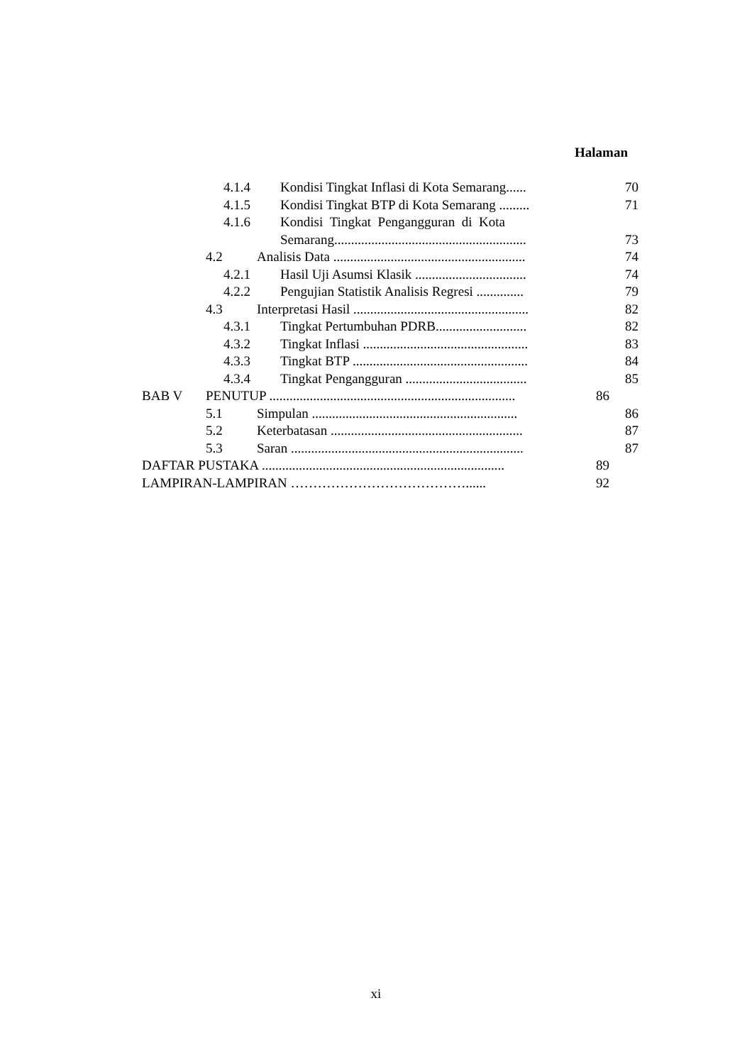Halaman
4.1.4 Kondisi Tingkat Inflasi di Kota Semarang...... 70
4.1.5 Kondisi Tingkat BTP di Kota Semarang ......... 71
4.1.6 Kondisi Tingkat Pengangguran di Kota
Semarang......................................................... 73
4.2 Analisis Data ......................................................... 74
4.2.1 Hasil Uji Asumsi Klasik ................................. 74
4.2.2 Pengujian Statistik Analisis Regresi .............. 79
4.3 Interpretasi Hasil .................................................... 82
4.3.1 Tingkat Pertumbuhan PDRB........................... 82
4.3.2 Tingkat Inflasi ................................................. 83
4.3.3 Tingkat BTP .................................................... 84
4.3.4 Tingkat Pengangguran .................................... 85
BAB V PENUTUP ......................................................................... 86
5.1 Simpulan ............................................................. 86
5.2 Keterbatasan ......................................................... 87
5.3 Saran ..................................................................... 87
DAFTAR PUSTAKA ........................................................................ 89
LAMPIRAN-LAMPIRAN …………………………………...... 92
xi